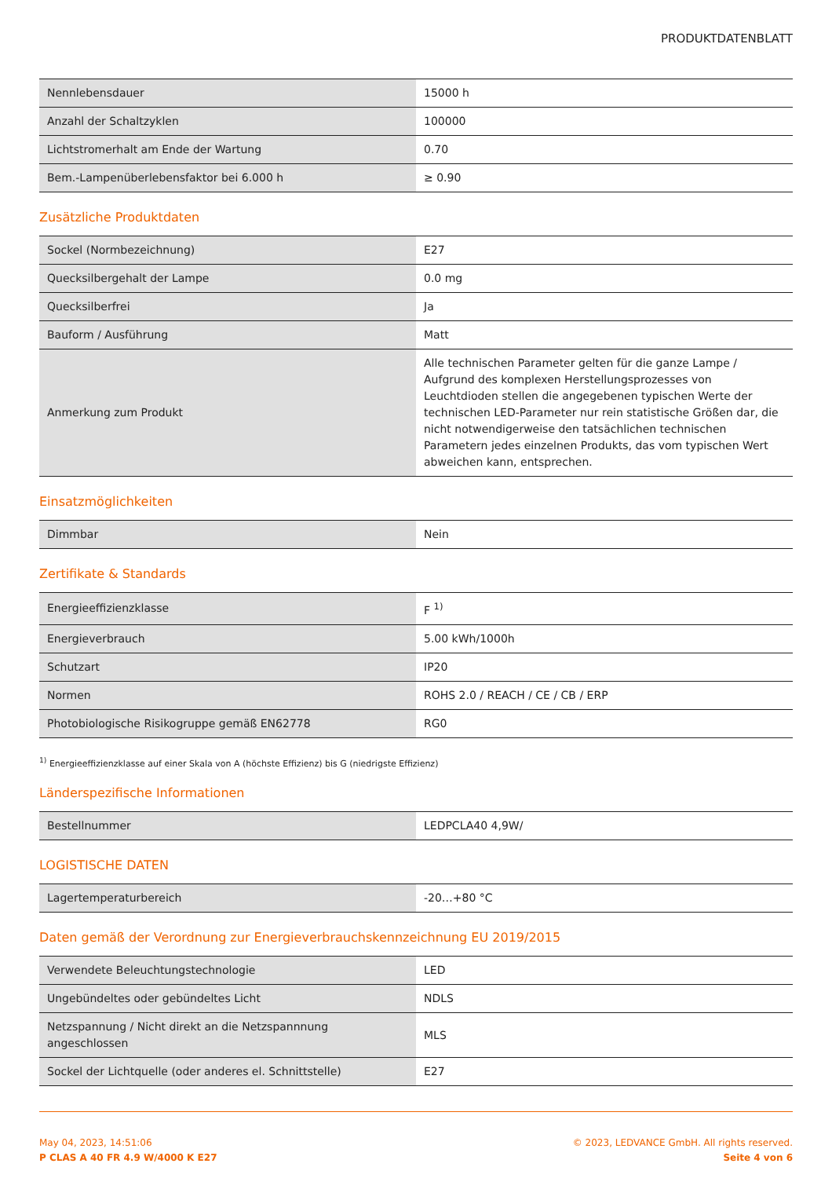PRODUKTDATENBLATT
| Nennlebensdauer | 15000 h |
| Anzahl der Schaltzyklen | 100000 |
| Lichtstromerhalt am Ende der Wartung | 0.70 |
| Bem.-Lampenüberlebensfaktor bei 6.000 h | ≥ 0.90 |
Zusätzliche Produktdaten
| Sockel (Normbezeichnung) | E27 |
| Quecksilbergehalt der Lampe | 0.0 mg |
| Quecksilberfrei | Ja |
| Bauform / Ausführung | Matt |
| Anmerkung zum Produkt | Alle technischen Parameter gelten für die ganze Lampe / Aufgrund des komplexen Herstellungsprozesses von Leuchtdioden stellen die angegebenen typischen Werte der technischen LED-Parameter nur rein statistische Größen dar, die nicht notwendigerweise den tatsächlichen technischen Parametern jedes einzelnen Produkts, das vom typischen Wert abweichen kann, entsprechen. |
Einsatzmöglichkeiten
| Dimmbar | Nein |
Zertifikate & Standards
| Energieeffizienzklasse | F <sup>1)</sup> |
| Energieverbrauch | 5.00 kWh/1000h |
| Schutzart | IP20 |
| Normen | ROHS 2.0 / REACH / CE / CB / ERP |
| Photobiologische Risikogruppe gemäß EN62778 | RG0 |
<sup>1)</sup> Energieeffizienzklasse auf einer Skala von A (höchste Effizienz) bis G (niedrigste Effizienz)
Länderspezifische Informationen
| Bestellnummer | LEDPCLA40 4,9W/ |
LOGISTISCHE DATEN
| Lagertemperaturbereich | -20…+80 °C |
Daten gemäß der Verordnung zur Energieverbrauchskennzeichnung EU 2019/2015
| Verwendete Beleuchtungstechnologie | LED |
| Ungebündeltes oder gebündeltes Licht | NDLS |
| Netzspannung / Nicht direkt an die Netzspannnung angeschlossen | MLS |
| Sockel der Lichtquelle (oder anderes el. Schnittstelle) | E27 |
May 04, 2023, 14:51:06
P CLAS A 40 FR 4.9 W/4000 K E27
© 2023, LEDVANCE GmbH. All rights reserved.
Seite 4 von 6